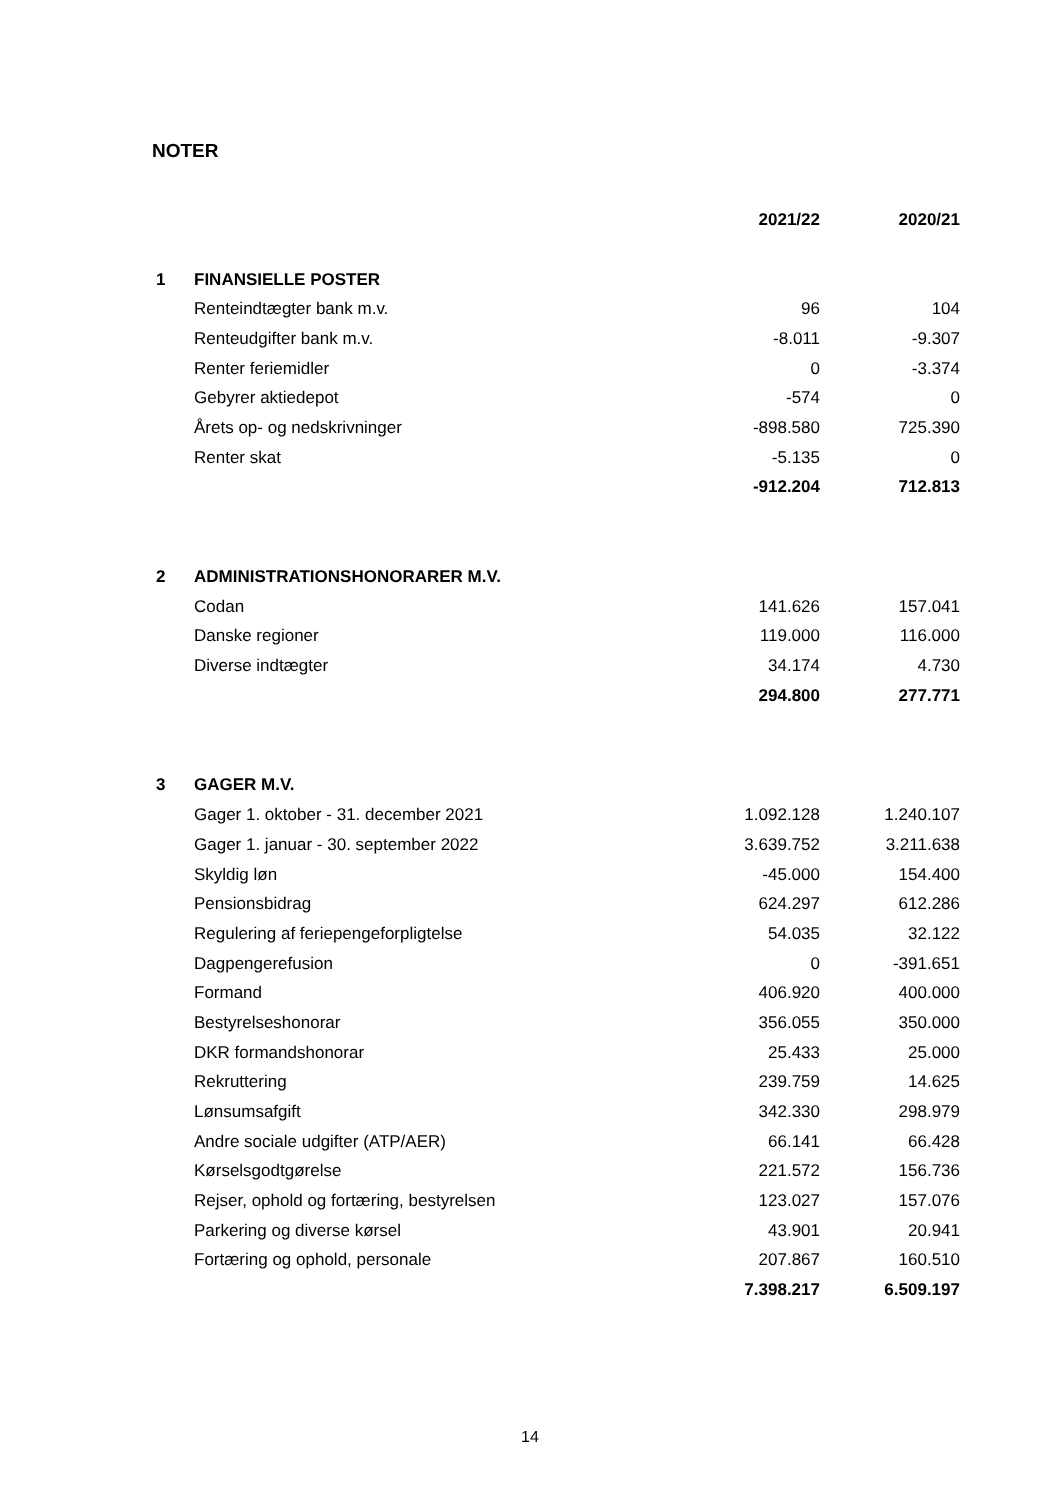NOTER
| | | 2021/22 | 2020/21 |
| --- | --- | --- | --- |
| 1 | FINANSIELLE POSTER | | |
| | Renteindtægter bank m.v. | 96 | 104 |
| | Renteudgifter bank m.v. | -8.011 | -9.307 |
| | Renter feriemidler | 0 | -3.374 |
| | Gebyrer aktiedepot | -574 | 0 |
| | Årets op- og nedskrivninger | -898.580 | 725.390 |
| | Renter skat | -5.135 | 0 |
| | | -912.204 | 712.813 |
| 2 | ADMINISTRATIONSHONORARER M.V. | | |
| | Codan | 141.626 | 157.041 |
| | Danske regioner | 119.000 | 116.000 |
| | Diverse indtægter | 34.174 | 4.730 |
| | | 294.800 | 277.771 |
| 3 | GAGER M.V. | | |
| | Gager 1. oktober - 31. december 2021 | 1.092.128 | 1.240.107 |
| | Gager 1. januar - 30. september 2022 | 3.639.752 | 3.211.638 |
| | Skyldig løn | -45.000 | 154.400 |
| | Pensionsbidrag | 624.297 | 612.286 |
| | Regulering af feriepengeforpligtelse | 54.035 | 32.122 |
| | Dagpengerefusion | 0 | -391.651 |
| | Formand | 406.920 | 400.000 |
| | Bestyrelseshonorar | 356.055 | 350.000 |
| | DKR formandshonorar | 25.433 | 25.000 |
| | Rekruttering | 239.759 | 14.625 |
| | Lønsumsafgift | 342.330 | 298.979 |
| | Andre sociale udgifter (ATP/AER) | 66.141 | 66.428 |
| | Kørselsgodtgørelse | 221.572 | 156.736 |
| | Rejser, ophold og fortæring, bestyrelsen | 123.027 | 157.076 |
| | Parkering og diverse kørsel | 43.901 | 20.941 |
| | Fortæring og ophold, personale | 207.867 | 160.510 |
| | | 7.398.217 | 6.509.197 |
14